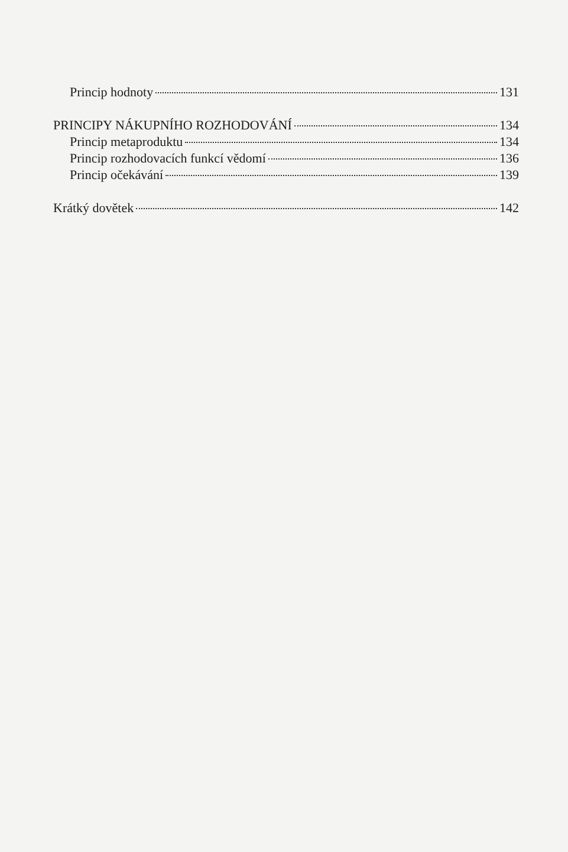Princip hodnoty 131
PRINCIPY NÁKUPNÍHO ROZHODOVÁNÍ 134
Princip metaproduktu 134
Princip rozhodovacích funkcí vědomí 136
Princip očekávání 139
Krátký dovětek 142